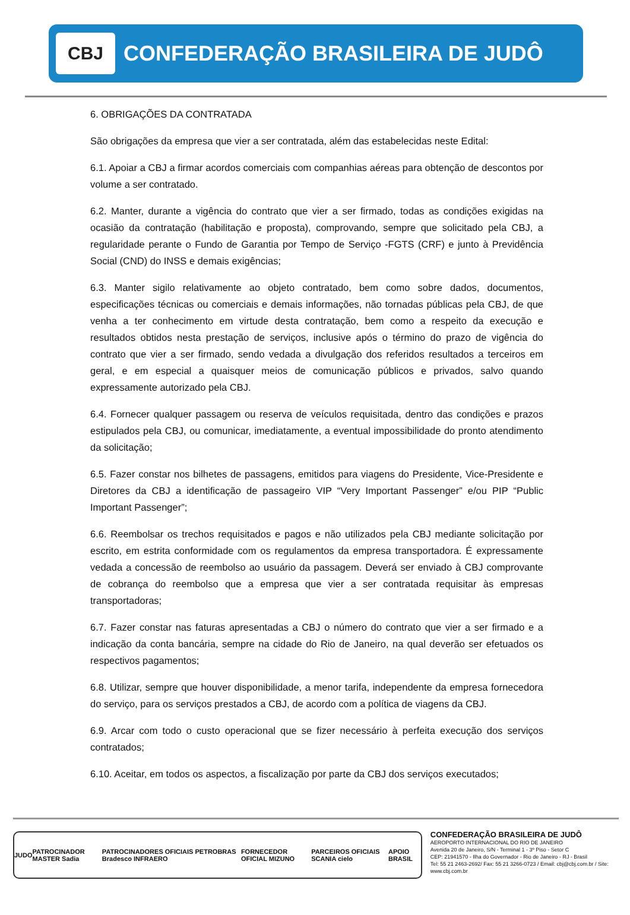CBJ
CONFEDERAÇÃO BRASILEIRA DE JUDÔ
6. OBRIGAÇÕES DA CONTRATADA
São obrigações da empresa que vier a ser contratada, além das estabelecidas neste Edital:
6.1. Apoiar a CBJ a firmar acordos comerciais com companhias aéreas para obtenção de descontos por volume a ser contratado.
6.2. Manter, durante a vigência do contrato que vier a ser firmado, todas as condições exigidas na ocasião da contratação (habilitação e proposta), comprovando, sempre que solicitado pela CBJ, a regularidade perante o Fundo de Garantia por Tempo de Serviço -FGTS (CRF) e junto à Previdência Social (CND) do INSS e demais exigências;
6.3. Manter sigilo relativamente ao objeto contratado, bem como sobre dados, documentos, especificações técnicas ou comerciais e demais informações, não tornadas públicas pela CBJ, de que venha a ter conhecimento em virtude desta contratação, bem como a respeito da execução e resultados obtidos nesta prestação de serviços, inclusive após o término do prazo de vigência do contrato que vier a ser firmado, sendo vedada a divulgação dos referidos resultados a terceiros em geral, e em especial a quaisquer meios de comunicação públicos e privados, salvo quando expressamente autorizado pela CBJ.
6.4. Fornecer qualquer passagem ou reserva de veículos requisitada, dentro das condições e prazos estipulados pela CBJ, ou comunicar, imediatamente, a eventual impossibilidade do pronto atendimento da solicitação;
6.5. Fazer constar nos bilhetes de passagens, emitidos para viagens do Presidente, Vice-Presidente e Diretores da CBJ a identificação de passageiro VIP “Very Important Passenger” e/ou PIP “Public Important Passenger”;
6.6. Reembolsar os trechos requisitados e pagos e não utilizados pela CBJ mediante solicitação por escrito, em estrita conformidade com os regulamentos da empresa transportadora. É expressamente vedada a concessão de reembolso ao usuário da passagem. Deverá ser enviado à CBJ comprovante de cobrança do reembolso que a empresa que vier a ser contratada requisitar às empresas transportadoras;
6.7. Fazer constar nas faturas apresentadas a CBJ o número do contrato que vier a ser firmado e a indicação da conta bancária, sempre na cidade do Rio de Janeiro, na qual deverão ser efetuados os respectivos pagamentos;
6.8. Utilizar, sempre que houver disponibilidade, a menor tarifa, independente da empresa fornecedora do serviço, para os serviços prestados a CBJ, de acordo com a política de viagens da CBJ.
6.9. Arcar com todo o custo operacional que se fizer necessário à perfeita execução dos serviços contratados;
6.10. Aceitar, em todos os aspectos, a fiscalização por parte da CBJ dos serviços executados;
JUDO PATROCINADOR MASTER Sadia PATROCINADORES OFICIAIS PETROBRAS Bradesco INFRAERO FORNECEDOR OFICIAL MIZUNO PARCEIROS OFICIAIS SCANIA cielo APOIO BRASIL
CONFEDERAÇÃO BRASILEIRA DE JUDÔ
AEROPORTO INTERNACIONAL DO RIO DE JANEIRO
Avenida 20 de Janeiro, S/N - Terminal 1 - 3º Piso - Setor C
CEP: 21941570 - Ilha do Governador - Rio de Janeiro - RJ - Brasil
Tel: 55 21 2463-2692/ Fax: 55 21 3266-0723 / Email: cbj@cbj.com.br / Site: www.cbj.com.br